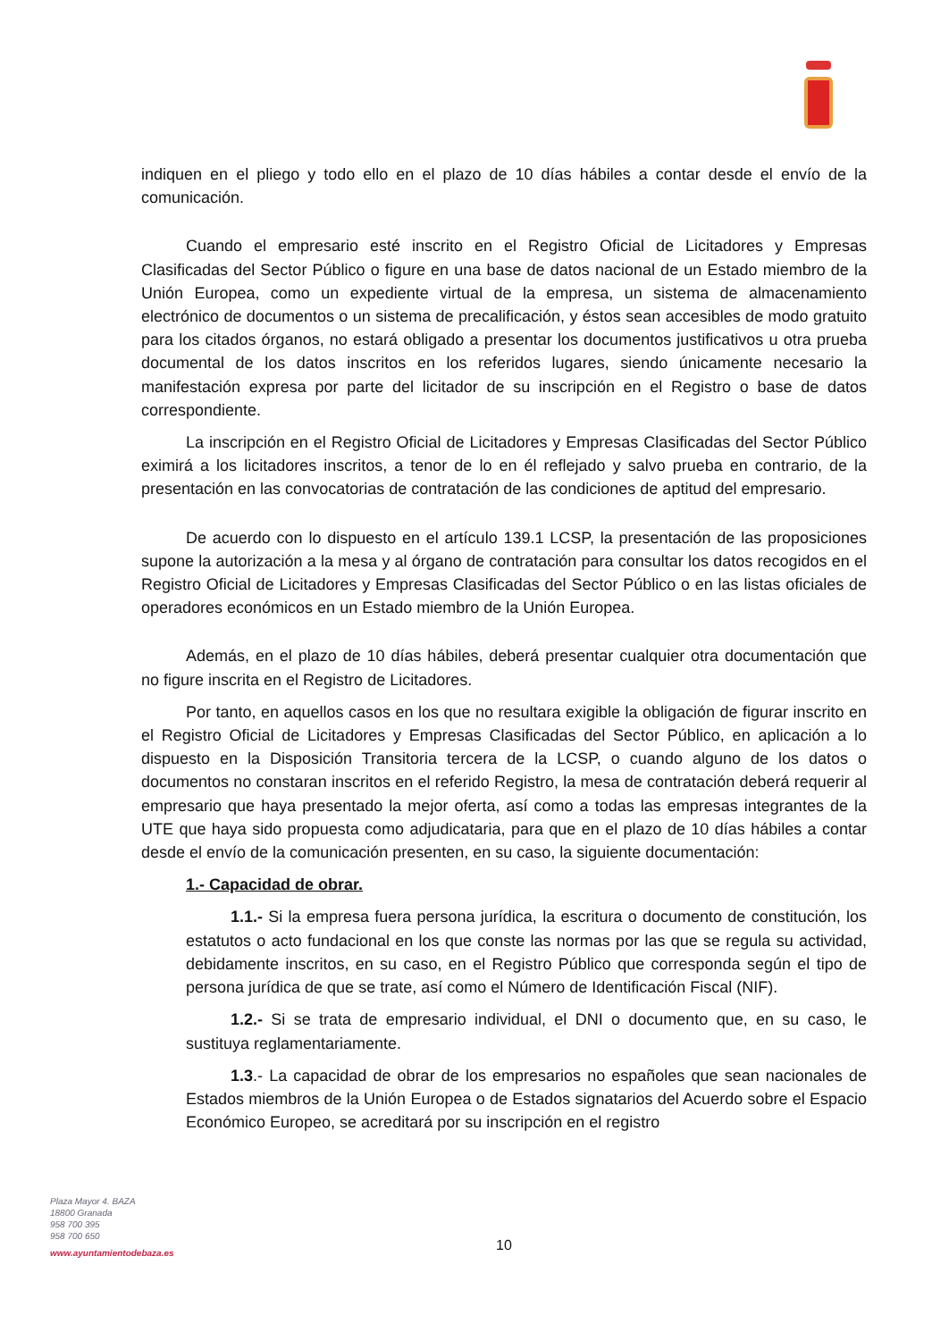indiquen en el pliego y todo ello en el plazo de 10 días hábiles a contar desde el envío de la comunicación.
Cuando el empresario esté inscrito en el Registro Oficial de Licitadores y Empresas Clasificadas del Sector Público o figure en una base de datos nacional de un Estado miembro de la Unión Europea, como un expediente virtual de la empresa, un sistema de almacenamiento electrónico de documentos o un sistema de precalificación, y éstos sean accesibles de modo gratuito para los citados órganos, no estará obligado a presentar los documentos justificativos u otra prueba documental de los datos inscritos en los referidos lugares, siendo únicamente necesario la manifestación expresa por parte del licitador de su inscripción en el Registro o base de datos correspondiente.
La inscripción en el Registro Oficial de Licitadores y Empresas Clasificadas del Sector Público eximirá a los licitadores inscritos, a tenor de lo en él reflejado y salvo prueba en contrario, de la presentación en las convocatorias de contratación de las condiciones de aptitud del empresario.
De acuerdo con lo dispuesto en el artículo 139.1 LCSP, la presentación de las proposiciones supone la autorización a la mesa y al órgano de contratación para consultar los datos recogidos en el Registro Oficial de Licitadores y Empresas Clasificadas del Sector Público o en las listas oficiales de operadores económicos en un Estado miembro de la Unión Europea.
Además, en el plazo de 10 días hábiles, deberá presentar cualquier otra documentación que no figure inscrita en el Registro de Licitadores.
Por tanto, en aquellos casos en los que no resultara exigible la obligación de figurar inscrito en el Registro Oficial de Licitadores y Empresas Clasificadas del Sector Público, en aplicación a lo dispuesto en la Disposición Transitoria tercera de la LCSP, o cuando alguno de los datos o documentos no constaran inscritos en el referido Registro, la mesa de contratación deberá requerir al empresario que haya presentado la mejor oferta, así como a todas las empresas integrantes de la UTE que haya sido propuesta como adjudicataria, para que en el plazo de 10 días hábiles a contar desde el envío de la comunicación presenten, en su caso, la siguiente documentación:
1.- Capacidad de obrar.
1.1.- Si la empresa fuera persona jurídica, la escritura o documento de constitución, los estatutos o acto fundacional en los que conste las normas por las que se regula su actividad, debidamente inscritos, en su caso, en el Registro Público que corresponda según el tipo de persona jurídica de que se trate, así como el Número de Identificación Fiscal (NIF).
1.2.- Si se trata de empresario individual, el DNI o documento que, en su caso, le sustituya reglamentariamente.
1.3.- La capacidad de obrar de los empresarios no españoles que sean nacionales de Estados miembros de la Unión Europea o de Estados signatarios del Acuerdo sobre el Espacio Económico Europeo, se acreditará por su inscripción en el registro
Plaza Mayor 4. BAZA
18800 Granada
958 700 395
958 700 650
www.ayuntamientodebaza.es
10